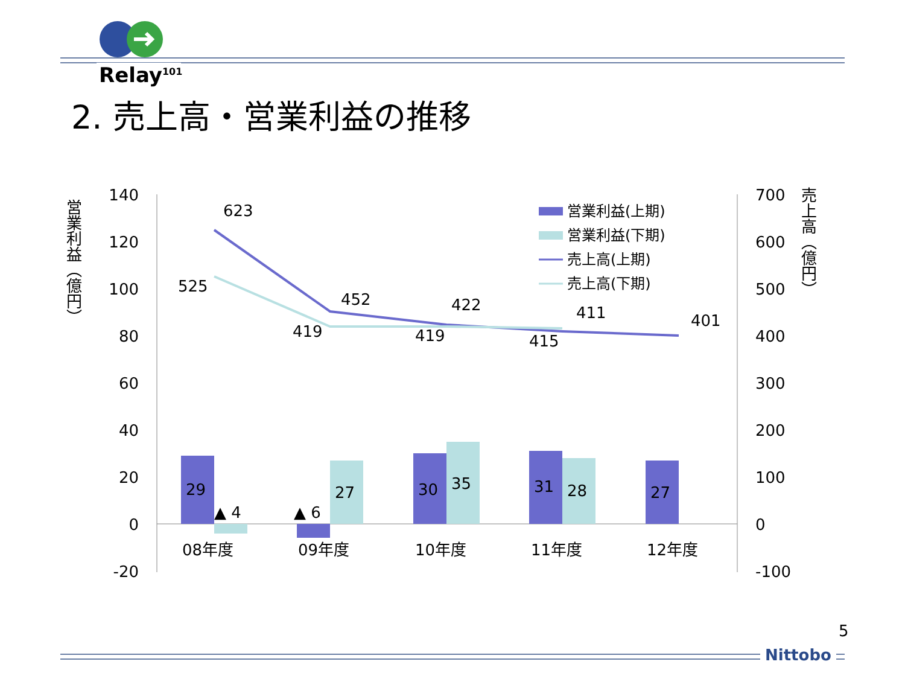Relay<sup>101</sup>
2. 売上高・営業利益の推移
140
120
100
80
60
40
20
0
-20
700
600
500
400
300
200
100
0
-100
営業利益（億円）
売上高（億円）
623
525
452
419
422
419
411
415
401
29
▲ 4
▲ 6
27
30
35
31
28
27
08年度
09年度
10年度
11年度
12年度
営業利益(上期)
営業利益(下期)
売上高(上期)
売上高(下期)
5
Nittobo